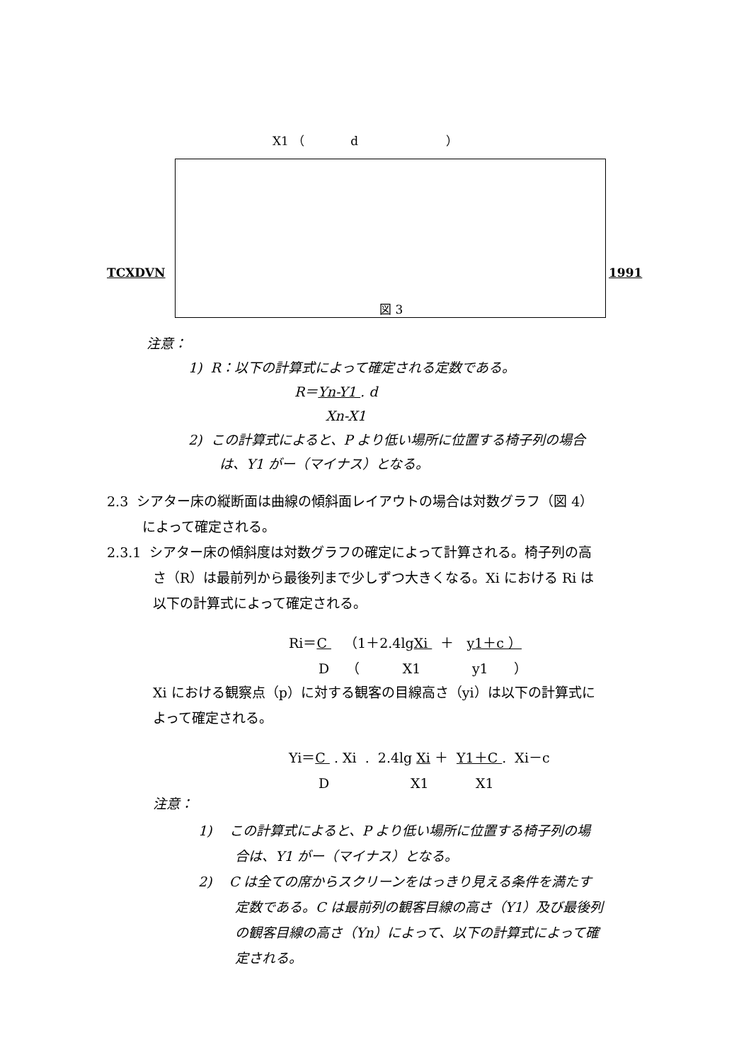X1 （ d ）
TCXDVN 1991
図 3
注意：
1) R：以下の計算式によって確定される定数である。
R＝Yn-Y1 . d
Xn-X1
2) この計算式によると、P より低い場所に位置する椅子列の場合
は、Y1 がー（マイナス）となる。
2.3 シアター床の縦断面は曲線の傾斜面レイアウトの場合は対数グラフ（図 4）
によって確定される。
2.3.1 シアター床の傾斜度は対数グラフの確定によって計算される。椅子列の高
さ（R）は最前列から最後列まで少しずつ大きくなる。Xi における Ri は
以下の計算式によって確定される。
Ri＝C （1＋2.4lgXi ＋ y1＋c ）
D （ X1 y1 ）
Xi における観察点（p）に対する観客の目線高さ（yi）は以下の計算式に
よって確定される。
Yi＝C . Xi . 2.4lg Xi ＋ Y1＋C . Xi－c
D X1 X1
注意：
1) この計算式によると、P より低い場所に位置する椅子列の場
合は、Y1 がー（マイナス）となる。
2) C は全ての席からスクリーンをはっきり見える条件を満たす
定数である。C は最前列の観客目線の高さ（Y1）及び最後列
の観客目線の高さ（Yn）によって、以下の計算式によって確
定される。